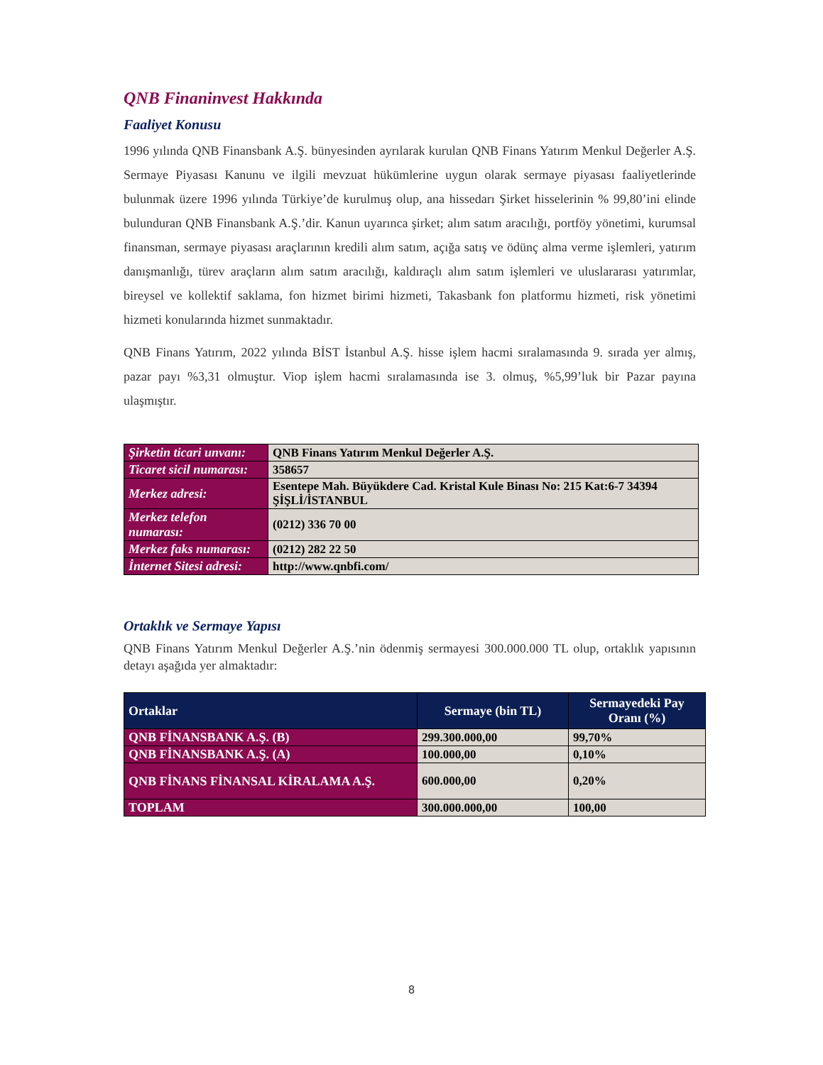QNB Finaninvest Hakkında
Faaliyet Konusu
1996 yılında QNB Finansbank A.Ş. bünyesinden ayrılarak kurulan QNB Finans Yatırım Menkul Değerler A.Ş. Sermaye Piyasası Kanunu ve ilgili mevzuat hükümlerine uygun olarak sermaye piyasası faaliyetlerinde bulunmak üzere 1996 yılında Türkiye’de kurulmuş olup, ana hissedarı Şirket hisselerinin % 99,80’ini elinde bulunduran QNB Finansbank A.Ş.’dir. Kanun uyarınca şirket; alım satım aracılığı, portföy yönetimi, kurumsal finansman, sermaye piyasası araçlarının kredili alım satım, açığa satış ve ödünç alma verme işlemleri, yatırım danışmanlığı, türev araçların alım satım aracılığı, kaldıraçlı alım satım işlemleri ve uluslararası yatırımlar, bireysel ve kollektif saklama, fon hizmet birimi hizmeti, Takasbank fon platformu hizmeti, risk yönetimi hizmeti konularında hizmet sunmaktadır.
QNB Finans Yatırım, 2022 yılında BİST İstanbul A.Ş. hisse işlem hacmi sıralamasında 9. sırada yer almış, pazar payı %3,31 olmuştur. Viop işlem hacmi sıralamasında ise 3. olmuş, %5,99’luk bir Pazar payına ulaşmıştır.
| Şirketin ticari unvanı: | QNB Finans Yatırım Menkul Değerler A.Ş. |
| Ticaret sicil numarası: | 358657 |
| Merkez adresi: | Esentepe Mah. Büyükdere Cad. Kristal Kule Binası No: 215 Kat:6-7 34394 ŞİŞLİ/İSTANBUL |
| Merkez telefon numarası: | (0212) 336 70 00 |
| Merkez faks numarası: | (0212) 282 22 50 |
| İnternet Sitesi adresi: | http://www.qnbfi.com/ |
Ortaklık ve Sermaye Yapısı
QNB Finans Yatırım Menkul Değerler A.Ş.’nin ödenmiş sermayesi 300.000.000 TL olup, ortaklık yapısının detayı aşağıda yer almaktadır:
| Ortaklar | Sermaye (bin TL) | Sermayedeki Pay Oranı (%) |
| --- | --- | --- |
| QNB FİNANSBANK A.Ş. (B) | 299.300.000,00 | 99,70% |
| QNB FİNANSBANK A.Ş. (A) | 100.000,00 | 0,10% |
| QNB FİNANS FİNANSAL KİRALAMA A.Ş. | 600.000,00 | 0,20% |
| TOPLAM | 300.000.000,00 | 100,00 |
8